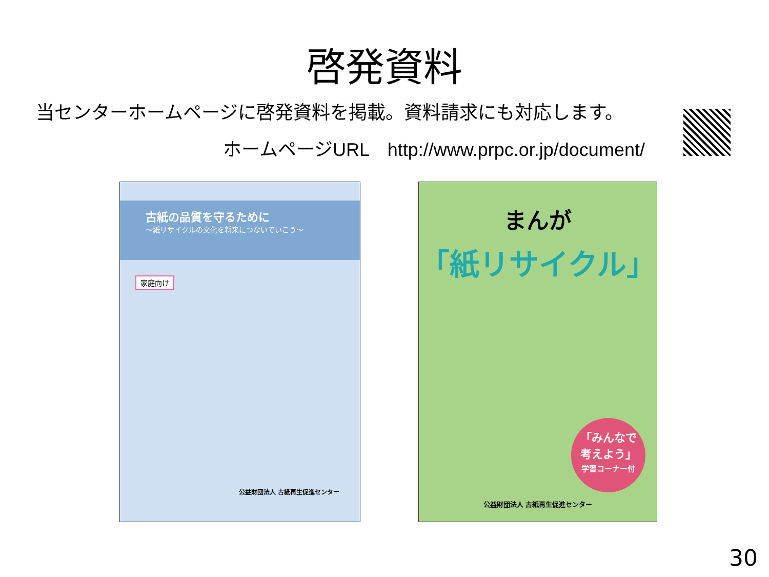啓発資料
当センターホームページに啓発資料を掲載。資料請求にも対応します。
ホームページURL　http://www.prpc.or.jp/document/
古紙の品質を守るために
～紙リサイクルの文化を将来につないでいこう～
家庭向け
公益財団法人 古紙再生促進センター
まんが
「紙リサイクル」
「みんなで
考えよう」
学習コーナー付
公益財団法人 古紙再生促進センター
30